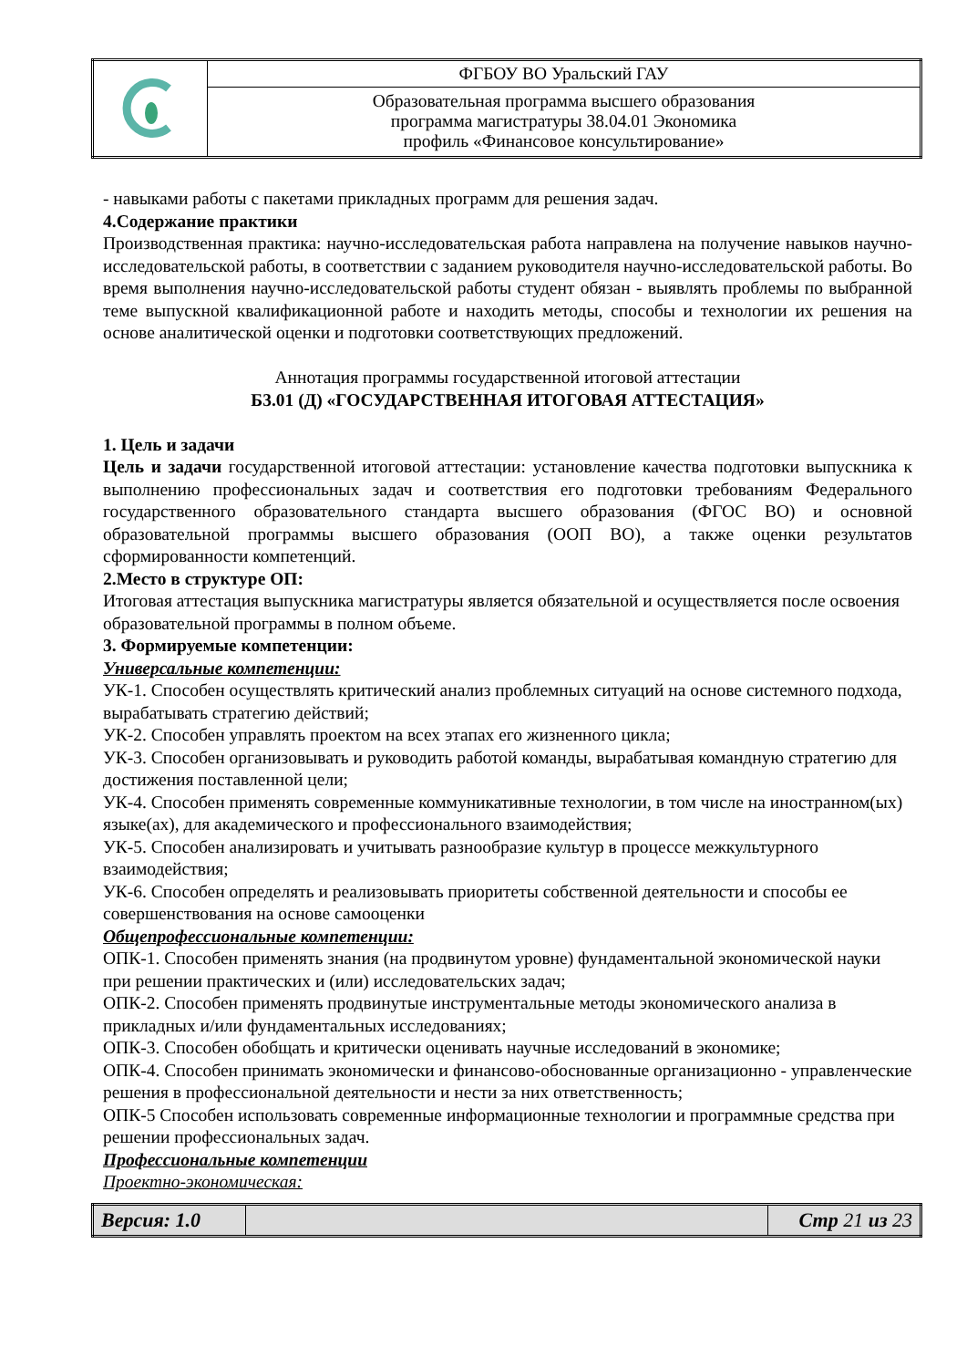| | ФГБОУ ВО Уральский ГАУ |
| | Образовательная программа высшего образования программа магистратуры 38.04.01 Экономика профиль «Финансовое консультирование» |
- навыками работы с пакетами прикладных программ для решения задач.
4.Содержание практики
Производственная практика: научно-исследовательская работа направлена на получение навыков научно-исследовательской работы, в соответствии с заданием руководителя научно-исследовательской работы. Во время выполнения научно-исследовательской работы студент обязан - выявлять проблемы по выбранной теме выпускной квалификационной работе и находить методы, способы и технологии их решения на основе аналитической оценки и подготовки соответствующих предложений.
Аннотация программы государственной итоговой аттестации
Б3.01 (Д) «ГОСУДАРСТВЕННАЯ ИТОГОВАЯ АТТЕСТАЦИЯ»
1. Цель и задачи
Цель и задачи государственной итоговой аттестации: установление качества подготовки выпускника к выполнению профессиональных задач и соответствия его подготовки требованиям Федерального государственного образовательного стандарта высшего образования (ФГОС ВО) и основной образовательной программы высшего образования (ООП ВО), а также оценки результатов сформированности компетенций.
2.Место в структуре ОП:
Итоговая аттестация выпускника магистратуры является обязательной и осуществляется после освоения образовательной программы в полном объеме.
3. Формируемые компетенции:
Универсальные компетенции:
УК-1. Способен осуществлять критический анализ проблемных ситуаций на основе системного подхода, вырабатывать стратегию действий;
УК-2. Способен управлять проектом на всех этапах его жизненного цикла;
УК-3. Способен организовывать и руководить работой команды, вырабатывая командную стратегию для достижения поставленной цели;
УК-4. Способен применять современные коммуникативные технологии, в том числе на иностранном(ых) языке(ах), для академического и профессионального взаимодействия;
УК-5. Способен анализировать и учитывать разнообразие культур в процессе межкультурного взаимодействия;
УК-6. Способен определять и реализовывать приоритеты собственной деятельности и способы ее совершенствования на основе самооценки
Общепрофессиональные компетенции:
ОПК-1. Способен применять знания (на продвинутом уровне) фундаментальной экономической науки при решении практических и (или) исследовательских задач;
ОПК-2. Способен применять продвинутые инструментальные методы экономического анализа в прикладных и/или фундаментальных исследованиях;
ОПК-3. Способен обобщать и критически оценивать научные исследований в экономике;
ОПК-4. Способен принимать экономически и финансово-обоснованные организационно - управленческие решения в профессиональной деятельности и нести за них ответственность;
ОПК-5 Способен использовать современные информационные технологии и программные средства при решении профессиональных задач.
Профессиональные компетенции
Проектно-экономическая:
| Версия: 1.0 | | Стр 21 из 23 |